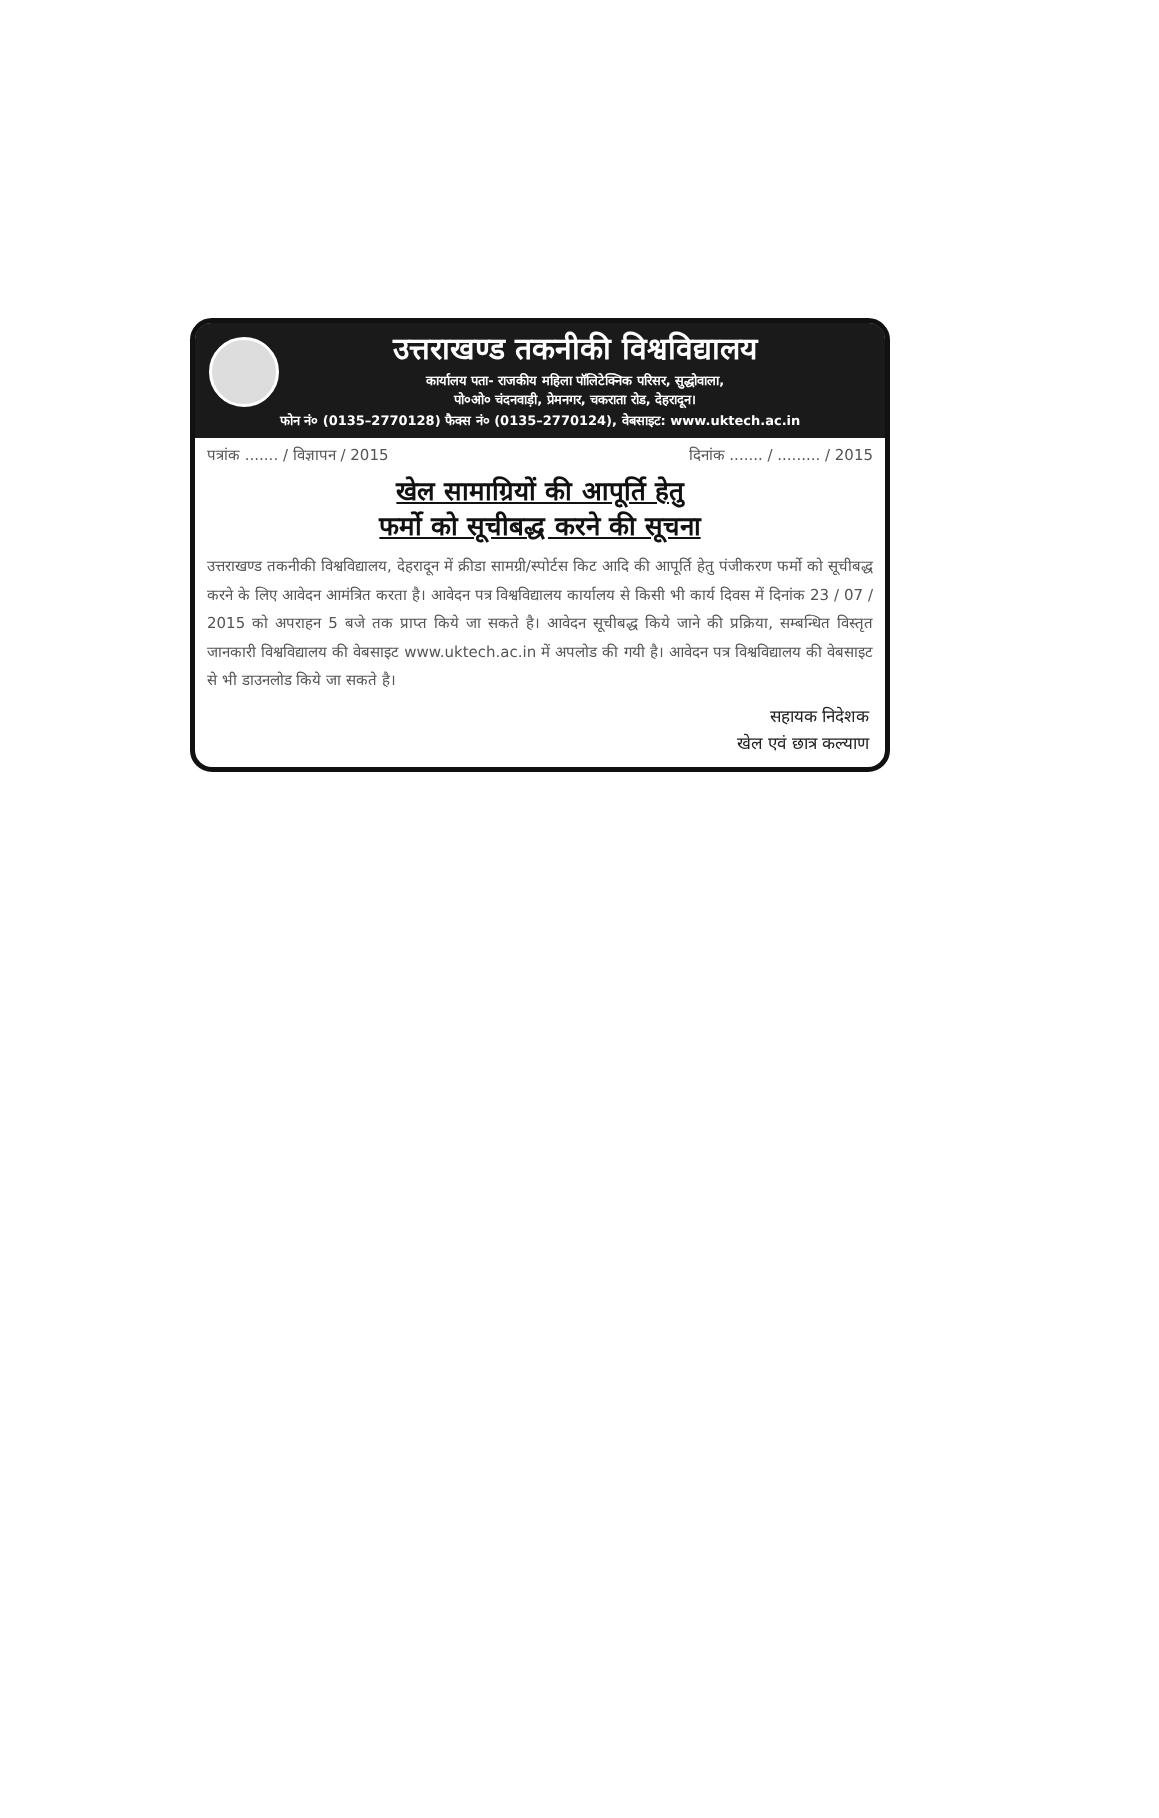उत्तराखण्ड तकनीकी विश्वविद्यालय
कार्यालय पता- राजकीय महिला पॉलिटेक्निक परिसर, सुद्धोवाला,
पो०ओ० चंदनवाड़ी, प्रेमनगर, चकराता रोड, देहरादून।
फोन नं० (0135–2770128) फैक्स नं० (0135–2770124), वेबसाइट: www.uktech.ac.in
पत्रांक ....... / विज्ञापन / 2015 दिनांक ....... / ......... / 2015
खेल सामाग्रियों की आपूर्ति हेतु
फर्मो को सूचीबद्ध करने की सूचना
उत्तराखण्ड तकनीकी विश्वविद्यालय, देहरादून में क्रीडा सामग्री/स्पोर्टस किट आदि की आपूर्ति हेतु पंजीकरण फर्मो को सूचीबद्ध करने के लिए आवेदन आमंत्रित करता है। आवेदन पत्र विश्वविद्यालय कार्यालय से किसी भी कार्य दिवस में दिनांक 23 / 07 / 2015 को अपराहन 5 बजे तक प्राप्त किये जा सकते है। आवेदन सूचीबद्ध किये जाने की प्रक्रिया, सम्बन्धित विस्तृत जानकारी विश्वविद्यालय की वेबसाइट www.uktech.ac.in में अपलोड की गयी है। आवेदन पत्र विश्वविद्यालय की वेबसाइट से भी डाउनलोड किये जा सकते है।
सहायक निदेशक
खेल एवं छात्र कल्याण